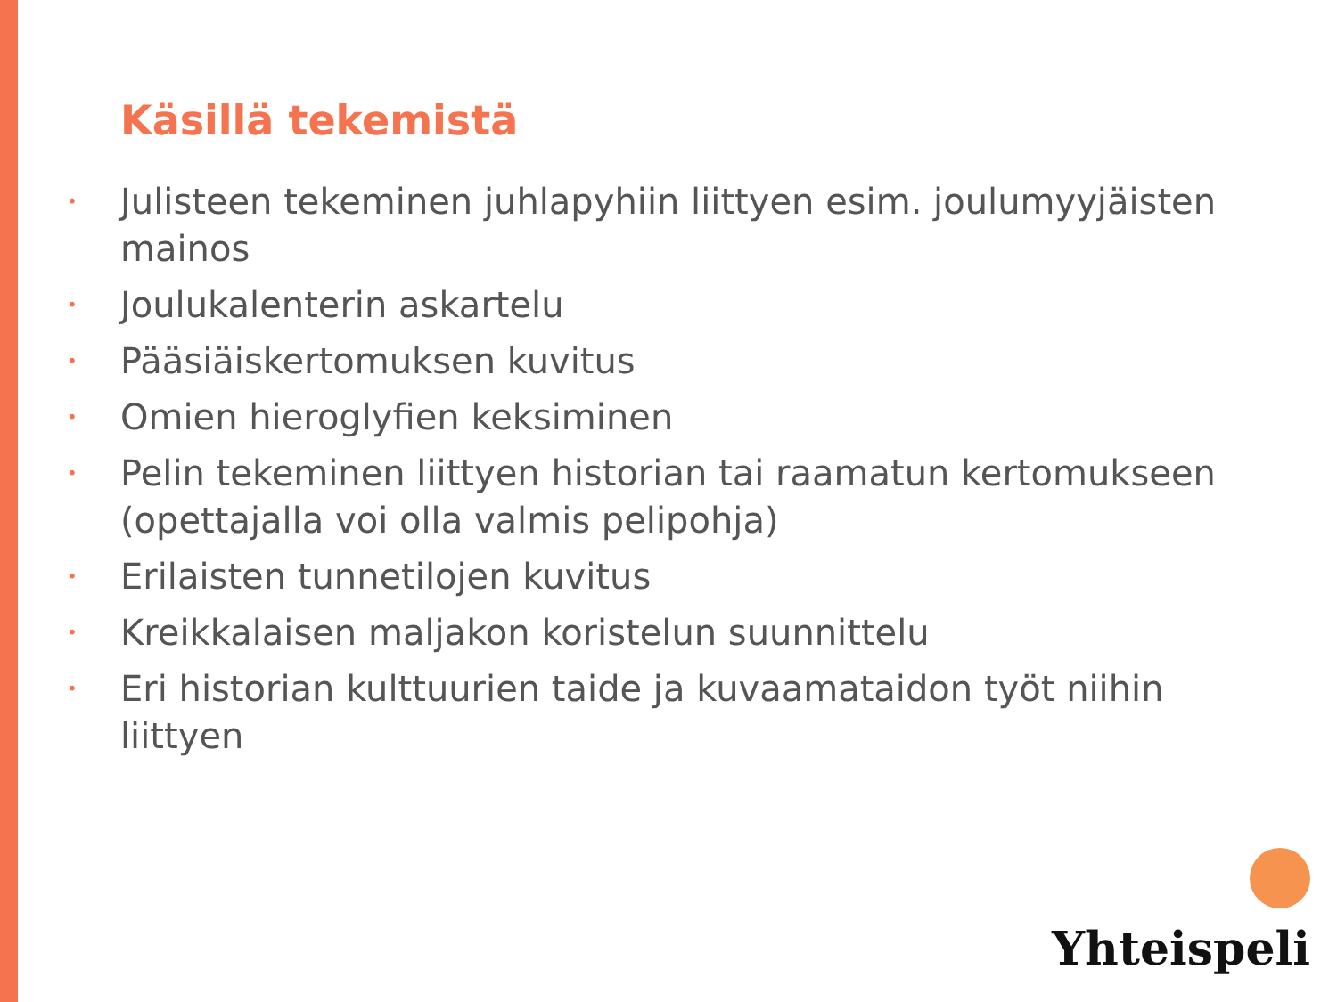Käsillä tekemistä
• Julisteen tekeminen juhlapyhiin liittyen esim. joulumyyjäisten mainos
• Joulukalenterin askartelu
• Pääsiäiskertomuksen kuvitus
• Omien hieroglyfien keksiminen
• Pelin tekeminen liittyen historian tai raamatun kertomukseen (opettajalla voi olla valmis pelipohja)
• Erilaisten tunnetilojen kuvitus
• Kreikkalaisen maljakon koristelun suunnittelu
• Eri historian kulttuurien taide ja kuvaamataidon työt niihin liittyen
Yhteispeli